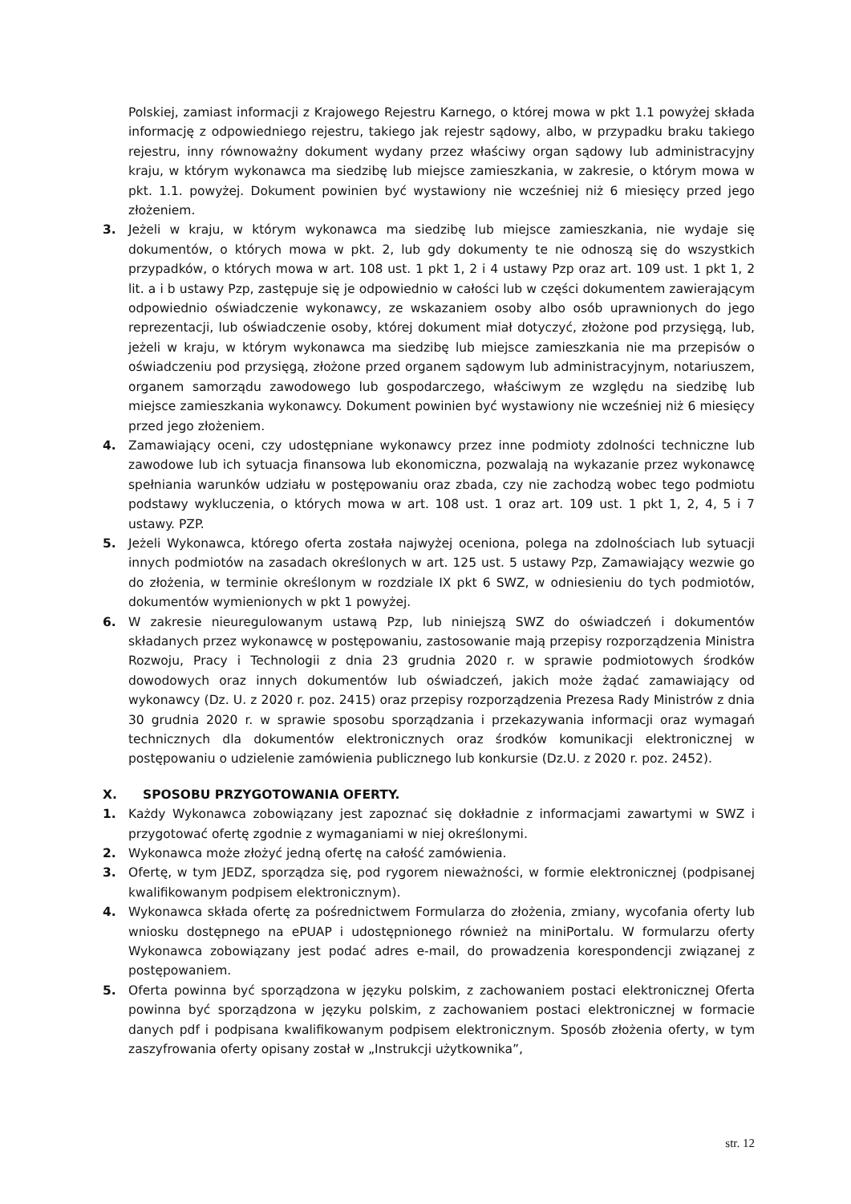Polskiej, zamiast informacji z Krajowego Rejestru Karnego, o której mowa w pkt 1.1 powyżej składa informację z odpowiedniego rejestru, takiego jak rejestr sądowy, albo, w przypadku braku takiego rejestru, inny równoważny dokument wydany przez właściwy organ sądowy lub administracyjny kraju, w którym wykonawca ma siedzibę lub miejsce zamieszkania, w zakresie, o którym mowa w pkt. 1.1. powyżej. Dokument powinien być wystawiony nie wcześniej niż 6 miesięcy przed jego złożeniem.
3. Jeżeli w kraju, w którym wykonawca ma siedzibę lub miejsce zamieszkania, nie wydaje się dokumentów, o których mowa w pkt. 2, lub gdy dokumenty te nie odnoszą się do wszystkich przypadków, o których mowa w art. 108 ust. 1 pkt 1, 2 i 4 ustawy Pzp oraz art. 109 ust. 1 pkt 1, 2 lit. a i b ustawy Pzp, zastępuje się je odpowiednio w całości lub w części dokumentem zawierającym odpowiednio oświadczenie wykonawcy, ze wskazaniem osoby albo osób uprawnionych do jego reprezentacji, lub oświadczenie osoby, której dokument miał dotyczyć, złożone pod przysięgą, lub, jeżeli w kraju, w którym wykonawca ma siedzibę lub miejsce zamieszkania nie ma przepisów o oświadczeniu pod przysięgą, złożone przed organem sądowym lub administracyjnym, notariuszem, organem samorządu zawodowego lub gospodarczego, właściwym ze względu na siedzibę lub miejsce zamieszkania wykonawcy. Dokument powinien być wystawiony nie wcześniej niż 6 miesięcy przed jego złożeniem.
4. Zamawiający oceni, czy udostępniane wykonawcy przez inne podmioty zdolności techniczne lub zawodowe lub ich sytuacja finansowa lub ekonomiczna, pozwalają na wykazanie przez wykonawcę spełniania warunków udziału w postępowaniu oraz zbada, czy nie zachodzą wobec tego podmiotu podstawy wykluczenia, o których mowa w art. 108 ust. 1 oraz art. 109 ust. 1 pkt 1, 2, 4, 5 i 7 ustawy. PZP.
5. Jeżeli Wykonawca, którego oferta została najwyżej oceniona, polega na zdolnościach lub sytuacji innych podmiotów na zasadach określonych w art. 125 ust. 5 ustawy Pzp, Zamawiający wezwie go do złożenia, w terminie określonym w rozdziale IX pkt 6 SWZ, w odniesieniu do tych podmiotów, dokumentów wymienionych w pkt 1 powyżej.
6. W zakresie nieuregulowanym ustawą Pzp, lub niniejszą SWZ do oświadczeń i dokumentów składanych przez wykonawcę w postępowaniu, zastosowanie mają przepisy rozporządzenia Ministra Rozwoju, Pracy i Technologii z dnia 23 grudnia 2020 r. w sprawie podmiotowych środków dowodowych oraz innych dokumentów lub oświadczeń, jakich może żądać zamawiający od wykonawcy (Dz. U. z 2020 r. poz. 2415) oraz przepisy rozporządzenia Prezesa Rady Ministrów z dnia 30 grudnia 2020 r. w sprawie sposobu sporządzania i przekazywania informacji oraz wymagań technicznych dla dokumentów elektronicznych oraz środków komunikacji elektronicznej w postępowaniu o udzielenie zamówienia publicznego lub konkursie (Dz.U. z 2020 r. poz. 2452).
X. SPOSOBU PRZYGOTOWANIA OFERTY.
1. Każdy Wykonawca zobowiązany jest zapoznać się dokładnie z informacjami zawartymi w SWZ i przygotować ofertę zgodnie z wymaganiami w niej określonymi.
2. Wykonawca może złożyć jedną ofertę na całość zamówienia.
3. Ofertę, w tym JEDZ, sporządza się, pod rygorem nieważności, w formie elektronicznej (podpisanej kwalifikowanym podpisem elektronicznym).
4. Wykonawca składa ofertę za pośrednictwem Formularza do złożenia, zmiany, wycofania oferty lub wniosku dostępnego na ePUAP i udostępnionego również na miniPortalu. W formularzu oferty Wykonawca zobowiązany jest podać adres e-mail, do prowadzenia korespondencji związanej z postępowaniem.
5. Oferta powinna być sporządzona w języku polskim, z zachowaniem postaci elektronicznej Oferta powinna być sporządzona w języku polskim, z zachowaniem postaci elektronicznej w formacie danych pdf i podpisana kwalifikowanym podpisem elektronicznym. Sposób złożenia oferty, w tym zaszyfrowania oferty opisany został w „Instrukcji użytkownika”,
str. 12